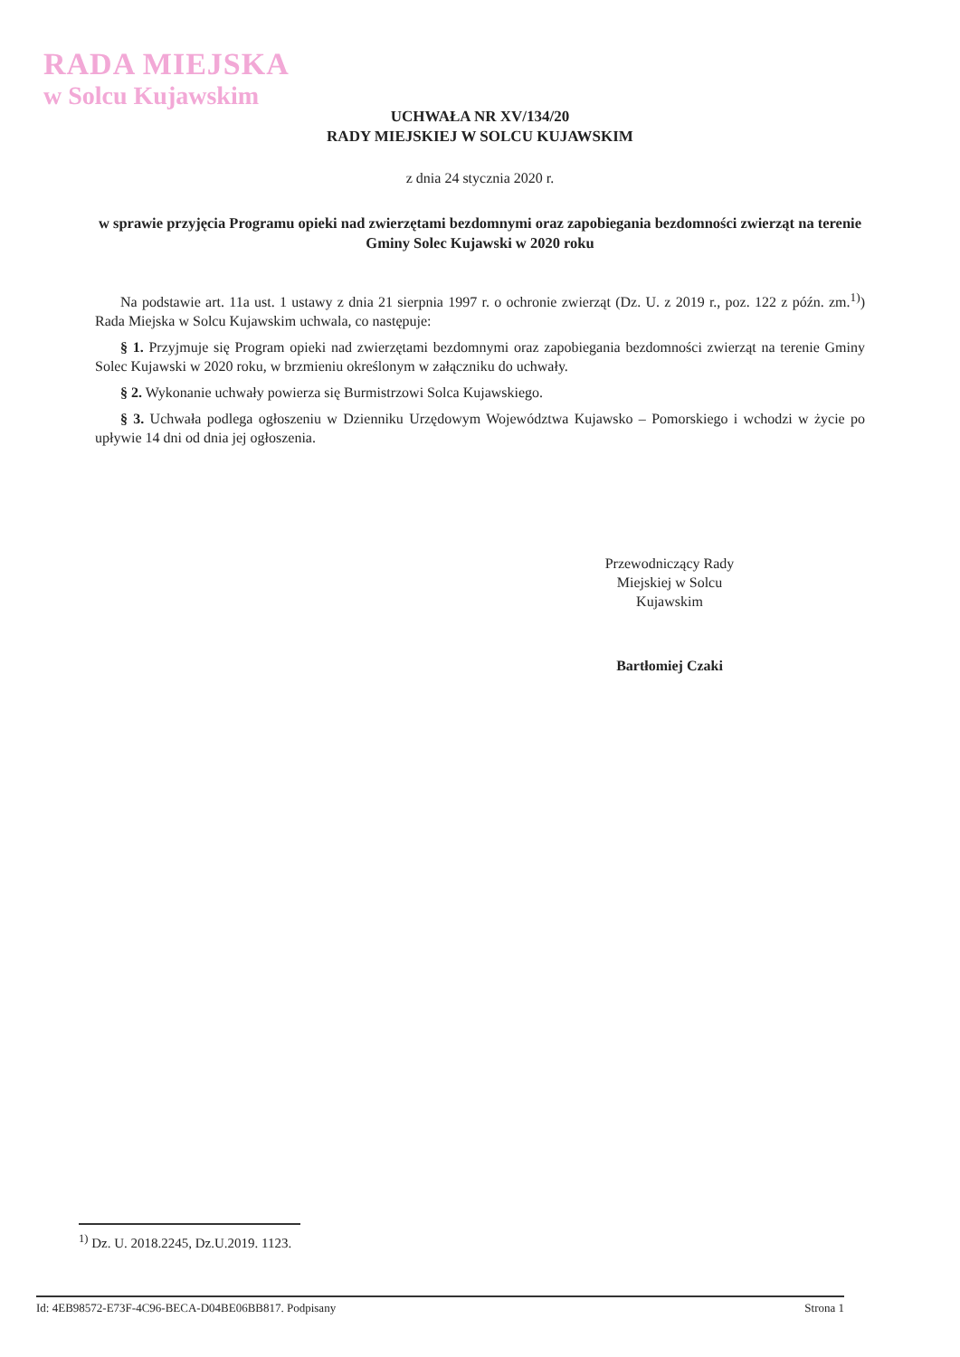RADA MIEJSKA
w Solcu Kujawskim
UCHWAŁA NR XV/134/20
RADY MIEJSKIEJ W SOLCU KUJAWSKIM
z dnia 24 stycznia 2020 r.
w sprawie przyjęcia Programu opieki nad zwierzętami bezdomnymi oraz zapobiegania bezdomności zwierząt na terenie Gminy Solec Kujawski w 2020 roku
Na podstawie art. 11a ust. 1 ustawy z dnia 21 sierpnia 1997 r. o ochronie zwierząt (Dz. U. z 2019 r., poz. 122 z późn. zm.<sup>1)</sup>) Rada Miejska w Solcu Kujawskim uchwala, co następuje:
§ 1. Przyjmuje się Program opieki nad zwierzętami bezdomnymi oraz zapobiegania bezdomności zwierząt na terenie Gminy Solec Kujawski w 2020 roku, w brzmieniu określonym w załączniku do uchwały.
§ 2. Wykonanie uchwały powierza się Burmistrzowi Solca Kujawskiego.
§ 3. Uchwała podlega ogłoszeniu w Dzienniku Urzędowym Województwa Kujawsko – Pomorskiego i wchodzi w życie po upływie 14 dni od dnia jej ogłoszenia.
Przewodniczący Rady Miejskiej w Solcu Kujawskim
Bartłomiej Czaki
<sup>1)</sup> Dz. U. 2018.2245, Dz.U.2019. 1123.
Id: 4EB98572-E73F-4C96-BECA-D04BE06BB817. Podpisany Strona 1